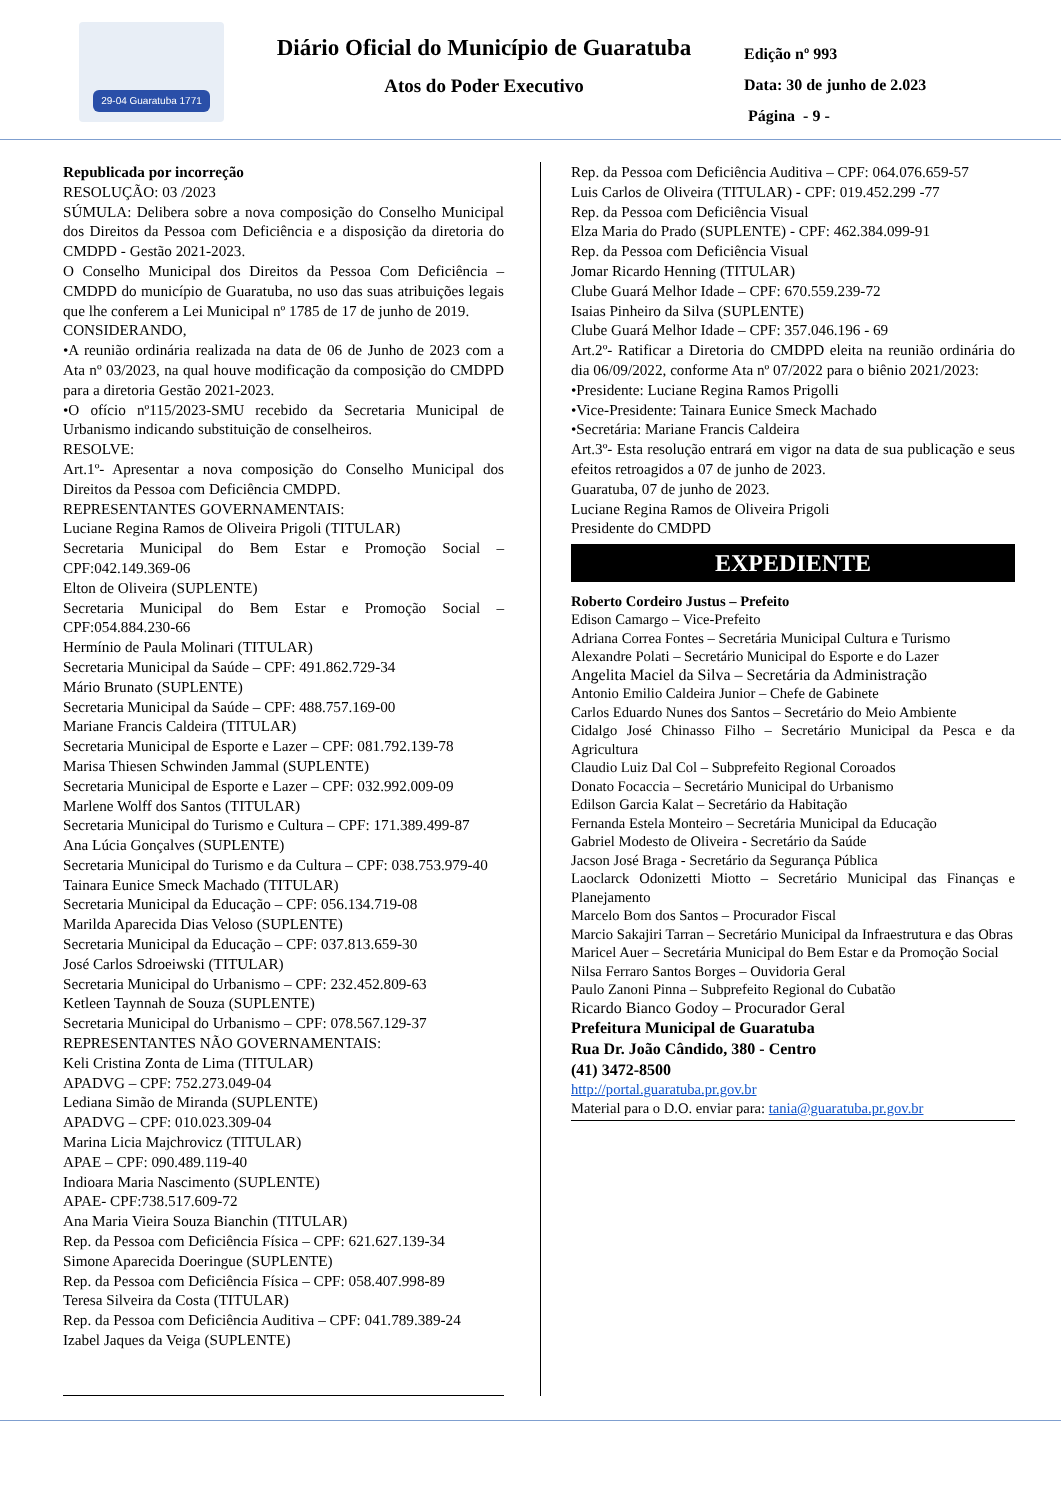29-04 Guaratuba 1771
Diário Oficial do Município de Guaratuba
Atos do Poder Executivo
Edição nº 993
Data: 30 de junho de 2.023
Página - 9 -
Republicada por incorreção
RESOLUÇÃO: 03 /2023
SÚMULA: Delibera sobre a nova composição do Conselho Municipal dos Direitos da Pessoa com Deficiência e a disposição da diretoria do CMDPD - Gestão 2021-2023.
O Conselho Municipal dos Direitos da Pessoa Com Deficiência – CMDPD do município de Guaratuba, no uso das suas atribuições legais que lhe conferem a Lei Municipal nº 1785 de 17 de junho de 2019.
CONSIDERANDO,
•A reunião ordinária realizada na data de 06 de Junho de 2023 com a Ata nº 03/2023, na qual houve modificação da composição do CMDPD para a diretoria Gestão 2021-2023.
•O ofício nº115/2023-SMU recebido da Secretaria Municipal de Urbanismo indicando substituição de conselheiros.
RESOLVE:
Art.1º- Apresentar a nova composição do Conselho Municipal dos Direitos da Pessoa com Deficiência CMDPD.
REPRESENTANTES GOVERNAMENTAIS:
Luciane Regina Ramos de Oliveira Prigoli (TITULAR)
Secretaria Municipal do Bem Estar e Promoção Social – CPF:042.149.369-06
Elton de Oliveira (SUPLENTE)
Secretaria Municipal do Bem Estar e Promoção Social – CPF:054.884.230-66
Hermínio de Paula Molinari (TITULAR)
Secretaria Municipal da Saúde – CPF: 491.862.729-34
Mário Brunato (SUPLENTE)
Secretaria Municipal da Saúde – CPF: 488.757.169-00
Mariane Francis Caldeira (TITULAR)
Secretaria Municipal de Esporte e Lazer – CPF: 081.792.139-78
Marisa Thiesen Schwinden Jammal (SUPLENTE)
Secretaria Municipal de Esporte e Lazer – CPF: 032.992.009-09
Marlene Wolff dos Santos (TITULAR)
Secretaria Municipal do Turismo e Cultura – CPF: 171.389.499-87
Ana Lúcia Gonçalves (SUPLENTE)
Secretaria Municipal do Turismo e da Cultura – CPF: 038.753.979-40
Tainara Eunice Smeck Machado (TITULAR)
Secretaria Municipal da Educação – CPF: 056.134.719-08
Marilda Aparecida Dias Veloso (SUPLENTE)
Secretaria Municipal da Educação – CPF: 037.813.659-30
José Carlos Sdroeiwski (TITULAR)
Secretaria Municipal do Urbanismo – CPF: 232.452.809-63
Ketleen Taynnah de Souza (SUPLENTE)
Secretaria Municipal do Urbanismo – CPF: 078.567.129-37
REPRESENTANTES NÃO GOVERNAMENTAIS:
Keli Cristina Zonta de Lima (TITULAR)
APADVG – CPF: 752.273.049-04
Lediana Simão de Miranda (SUPLENTE)
APADVG – CPF: 010.023.309-04
Marina Licia Majchrovicz (TITULAR)
APAE – CPF: 090.489.119-40
Indioara Maria Nascimento (SUPLENTE)
APAE- CPF:738.517.609-72
Ana Maria Vieira Souza Bianchin (TITULAR)
Rep. da Pessoa com Deficiência Física – CPF: 621.627.139-34
Simone Aparecida Doeringue (SUPLENTE)
Rep. da Pessoa com Deficiência Física – CPF: 058.407.998-89
Teresa Silveira da Costa (TITULAR)
Rep. da Pessoa com Deficiência Auditiva – CPF: 041.789.389-24
Izabel Jaques da Veiga (SUPLENTE)
Rep. da Pessoa com Deficiência Auditiva – CPF: 064.076.659-57
Luis Carlos de Oliveira (TITULAR) - CPF: 019.452.299 -77
Rep. da Pessoa com Deficiência Visual
Elza Maria do Prado (SUPLENTE) - CPF: 462.384.099-91
Rep. da Pessoa com Deficiência Visual
Jomar Ricardo Henning (TITULAR)
Clube Guará Melhor Idade – CPF: 670.559.239-72
Isaias Pinheiro da Silva (SUPLENTE)
Clube Guará Melhor Idade – CPF: 357.046.196 - 69
Art.2º- Ratificar a Diretoria do CMDPD eleita na reunião ordinária do dia 06/09/2022, conforme Ata nº 07/2022 para o biênio 2021/2023:
•Presidente: Luciane Regina Ramos Prigolli
•Vice-Presidente: Tainara Eunice Smeck Machado
•Secretária: Mariane Francis Caldeira
Art.3º- Esta resolução entrará em vigor na data de sua publicação e seus efeitos retroagidos a 07 de junho de 2023.
Guaratuba, 07 de junho de 2023.
Luciane Regina Ramos de Oliveira Prigoli
Presidente do CMDPD
EXPEDIENTE
Roberto Cordeiro Justus – Prefeito
Edison Camargo – Vice-Prefeito
Adriana Correa Fontes – Secretária Municipal Cultura e Turismo
Alexandre Polati – Secretário Municipal do Esporte e do Lazer
Angelita Maciel da Silva – Secretária da Administração
Antonio Emilio Caldeira Junior – Chefe de Gabinete
Carlos Eduardo Nunes dos Santos – Secretário do Meio Ambiente
Cidalgo José Chinasso Filho – Secretário Municipal da Pesca e da Agricultura
Claudio Luiz Dal Col – Subprefeito Regional Coroados
Donato Focaccia – Secretário Municipal do Urbanismo
Edilson Garcia Kalat – Secretário da Habitação
Fernanda Estela Monteiro – Secretária Municipal da Educação
Gabriel Modesto de Oliveira - Secretário da Saúde
Jacson José Braga - Secretário da Segurança Pública
Laoclarck Odonizetti Miotto – Secretário Municipal das Finanças e Planejamento
Marcelo Bom dos Santos – Procurador Fiscal
Marcio Sakajiri Tarran – Secretário Municipal da Infraestrutura e das Obras
Maricel Auer – Secretária Municipal do Bem Estar e da Promoção Social
Nilsa Ferraro Santos Borges – Ouvidoria Geral
Paulo Zanoni Pinna – Subprefeito Regional do Cubatão
Ricardo Bianco Godoy – Procurador Geral
Prefeitura Municipal de Guaratuba
Rua Dr. João Cândido, 380 - Centro
(41) 3472-8500
http://portal.guaratuba.pr.gov.br
Material para o D.O. enviar para: tania@guaratuba.pr.gov.br